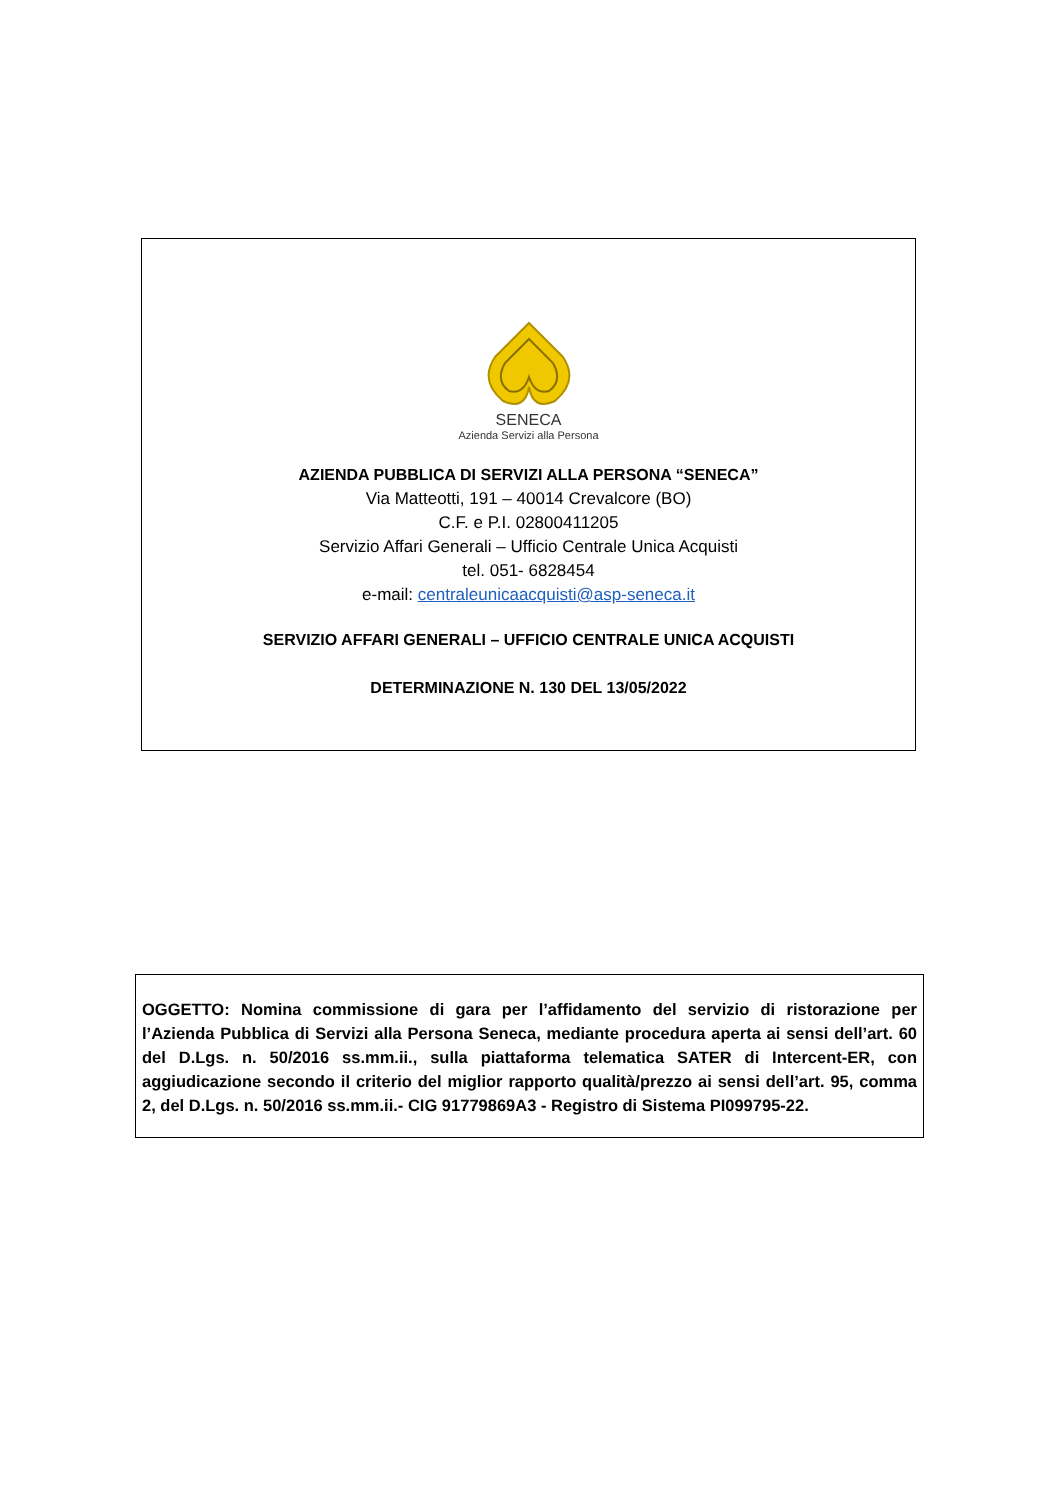SENECA
Azienda Servizi alla Persona
AZIENDA PUBBLICA DI SERVIZI ALLA PERSONA “SENECA”
Via Matteotti, 191 – 40014 Crevalcore (BO)
C.F. e P.I. 02800411205
Servizio Affari Generali – Ufficio Centrale Unica Acquisti
tel. 051- 6828454
e-mail: centraleunicaacquisti@asp-seneca.it
SERVIZIO AFFARI GENERALI – UFFICIO CENTRALE UNICA ACQUISTI
DETERMINAZIONE N. 130 DEL 13/05/2022
OGGETTO: Nomina commissione di gara per l’affidamento del servizio di ristorazione per l’Azienda Pubblica di Servizi alla Persona Seneca, mediante procedura aperta ai sensi dell’art. 60 del D.Lgs. n. 50/2016 ss.mm.ii., sulla piattaforma telematica SATER di Intercent-ER, con aggiudicazione secondo il criterio del miglior rapporto qualità/prezzo ai sensi dell’art. 95, comma 2, del D.Lgs. n. 50/2016 ss.mm.ii.- CIG 91779869A3 - Registro di Sistema PI099795-22.